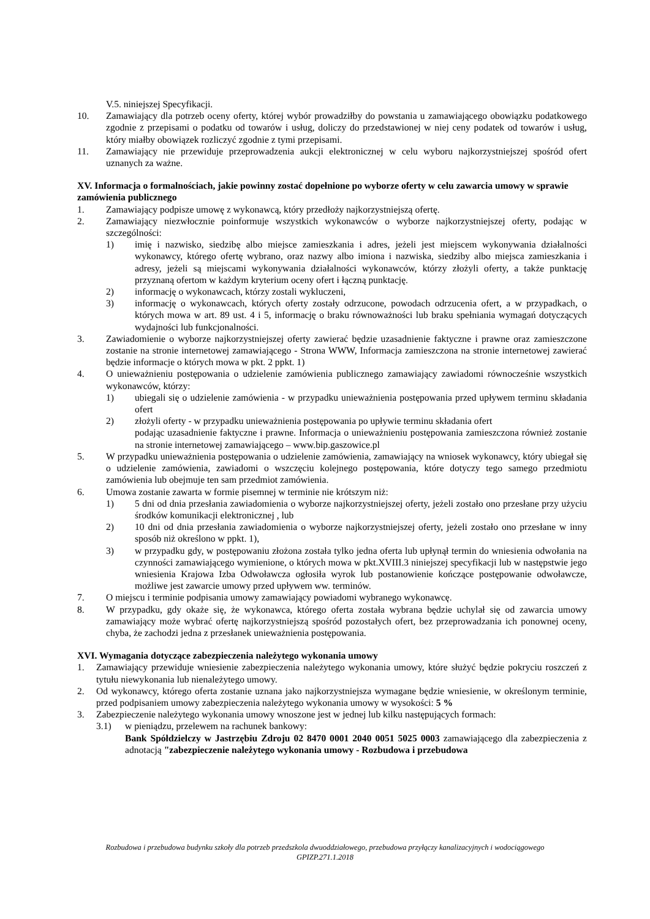V.5. niniejszej Specyfikacji.
10. Zamawiający dla potrzeb oceny oferty, której wybór prowadziłby do powstania u zamawiającego obowiązku podatkowego zgodnie z przepisami o podatku od towarów i usług, doliczy do przedstawionej w niej ceny podatek od towarów i usług, który miałby obowiązek rozliczyć zgodnie z tymi przepisami.
11. Zamawiający nie przewiduje przeprowadzenia aukcji elektronicznej w celu wyboru najkorzystniejszej spośród ofert uznanych za ważne.
XV. Informacja o formalnościach, jakie powinny zostać dopełnione po wyborze oferty w celu zawarcia umowy w sprawie zamówienia publicznego
1. Zamawiający podpisze umowę z wykonawcą, który przedłoży najkorzystniejszą ofertę.
2. Zamawiający niezwłocznie poinformuje wszystkich wykonawców o wyborze najkorzystniejszej oferty, podając w szczególności:
1) imię i nazwisko, siedzibę albo miejsce zamieszkania i adres, jeżeli jest miejscem wykonywania działalności wykonawcy, którego ofertę wybrano, oraz nazwy albo imiona i nazwiska, siedziby albo miejsca zamieszkania i adresy, jeżeli są miejscami wykonywania działalności wykonawców, którzy złożyli oferty, a także punktację przyznaną ofertom w każdym kryterium oceny ofert i łączną punktację.
2) informację o wykonawcach, którzy zostali wykluczeni,
3) informację o wykonawcach, których oferty zostały odrzucone, powodach odrzucenia ofert, a w przypadkach, o których mowa w art. 89 ust. 4 i 5, informację o braku równoważności lub braku spełniania wymagań dotyczących wydajności lub funkcjonalności.
3. Zawiadomienie o wyborze najkorzystniejszej oferty zawierać będzie uzasadnienie faktyczne i prawne oraz zamieszczone zostanie na stronie internetowej zamawiającego - Strona WWW, Informacja zamieszczona na stronie internetowej zawierać będzie informacje o których mowa w pkt. 2 ppkt. 1)
4. O unieważnieniu postępowania o udzielenie zamówienia publicznego zamawiający zawiadomi równocześnie wszystkich wykonawców, którzy:
1) ubiegali się o udzielenie zamówienia - w przypadku unieważnienia postępowania przed upływem terminu składania ofert
2) złożyli oferty - w przypadku unieważnienia postępowania po upływie terminu składania ofert
podając uzasadnienie faktyczne i prawne. Informacja o unieważnieniu postępowania zamieszczona również zostanie na stronie internetowej zamawiającego – www.bip.gaszowice.pl
5. W przypadku unieważnienia postępowania o udzielenie zamówienia, zamawiający na wniosek wykonawcy, który ubiegał się o udzielenie zamówienia, zawiadomi o wszczęciu kolejnego postępowania, które dotyczy tego samego przedmiotu zamówienia lub obejmuje ten sam przedmiot zamówienia.
6. Umowa zostanie zawarta w formie pisemnej w terminie nie krótszym niż:
1) 5 dni od dnia przesłania zawiadomienia o wyborze najkorzystniejszej oferty, jeżeli zostało ono przesłane przy użyciu środków komunikacji elektronicznej , lub
2) 10 dni od dnia przesłania zawiadomienia o wyborze najkorzystniejszej oferty, jeżeli zostało ono przesłane w inny sposób niż określono w ppkt. 1),
3) w przypadku gdy, w postępowaniu złożona została tylko jedna oferta lub upłynął termin do wniesienia odwołania na czynności zamawiającego wymienione, o których mowa w pkt.XVIII.3 niniejszej specyfikacji lub w następstwie jego wniesienia Krajowa Izba Odwoławcza ogłosiła wyrok lub postanowienie kończące postępowanie odwoławcze, możliwe jest zawarcie umowy przed upływem ww. terminów.
7. O miejscu i terminie podpisania umowy zamawiający powiadomi wybranego wykonawcę.
8. W przypadku, gdy okaże się, że wykonawca, którego oferta została wybrana będzie uchylał się od zawarcia umowy zamawiający może wybrać ofertę najkorzystniejszą spośród pozostałych ofert, bez przeprowadzania ich ponownej oceny, chyba, że zachodzi jedna z przesłanek unieważnienia postępowania.
XVI. Wymagania dotyczące zabezpieczenia należytego wykonania umowy
1. Zamawiający przewiduje wniesienie zabezpieczenia należytego wykonania umowy, które służyć będzie pokryciu roszczeń z tytułu niewykonania lub nienależytego umowy.
2. Od wykonawcy, którego oferta zostanie uznana jako najkorzystniejsza wymagane będzie wniesienie, w określonym terminie, przed podpisaniem umowy zabezpieczenia należytego wykonania umowy w wysokości: 5 %
3. Zabezpieczenie należytego wykonania umowy wnoszone jest w jednej lub kilku następujących formach:
3.1) w pieniądzu, przelewem na rachunek bankowy:
Bank Spółdzielczy w Jastrzębiu Zdroju 02 8470 0001 2040 0051 5025 0003 zamawiającego dla zabezpieczenia z adnotacją "zabezpieczenie należytego wykonania umowy - Rozbudowa i przebudowa
Rozbudowa i przebudowa budynku szkoły dla potrzeb przedszkola dwuoddziałowego, przebudowa przyłączy kanalizacyjnych i wodociągowego
GPIZP.271.1.2018